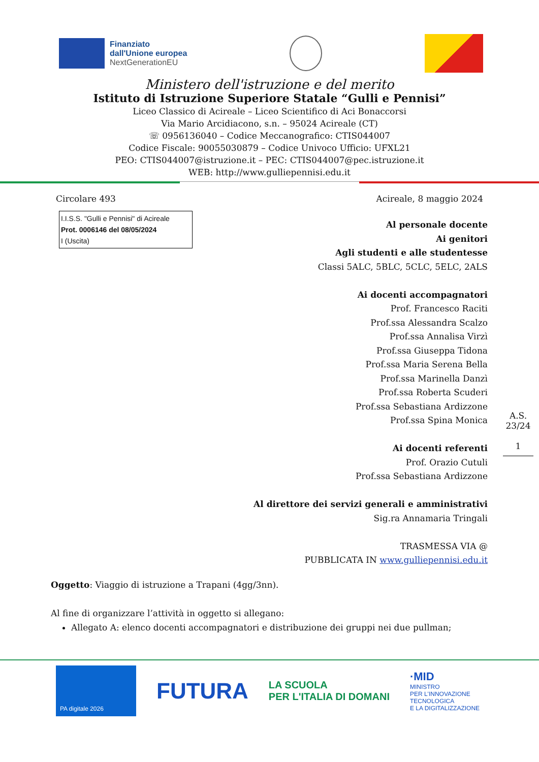Finanziato
dall'Unione europea
NextGenerationEU
Ministero dell'istruzione e del merito
Istituto di Istruzione Superiore Statale “Gulli e Pennisi”
Liceo Classico di Acireale – Liceo Scientifico di Aci Bonaccorsi
Via Mario Arcidiacono, s.n. – 95024 Acireale (CT)
☏ 0956136040 – Codice Meccanografico: CTIS044007
Codice Fiscale: 90055030879 – Codice Univoco Ufficio: UFXL21
PEO: CTIS044007@istruzione.it – PEC: CTIS044007@pec.istruzione.it
WEB: http://www.gulliepennisi.edu.it
Circolare 493 Acireale, 8 maggio 2024
I.I.S.S. "Gulli e Pennisi" di Acireale
Prot. 0006146 del 08/05/2024
I (Uscita)
Al personale docente
Ai genitori
Agli studenti e alle studentesse
Classi 5ALC, 5BLC, 5CLC, 5ELC, 2ALS
Ai docenti accompagnatori
Prof. Francesco Raciti
Prof.ssa Alessandra Scalzo
Prof.ssa Annalisa Virzì
Prof.ssa Giuseppa Tidona
Prof.ssa Maria Serena Bella
Prof.ssa Marinella Danzì
Prof.ssa Roberta Scuderi
Prof.ssa Sebastiana Ardizzone
Prof.ssa Spina Monica
Ai docenti referenti
Prof. Orazio Cutuli
Prof.ssa Sebastiana Ardizzone
Al direttore dei servizi generali e amministrativi
Sig.ra Annamaria Tringali
TRASMESSA VIA @
PUBBLICATA IN www.gulliepennisi.edu.it
A.S.
23/24
1
Oggetto: Viaggio di istruzione a Trapani (4gg/3nn).
Al fine di organizzare l’attività in oggetto si allegano:
Allegato A: elenco docenti accompagnatori e distribuzione dei gruppi nei due pullman;
PA digitale 2026
FUTURA
LA SCUOLA
PER L'ITALIA DI DOMANI
·MID
MINISTRO
PER L'INNOVAZIONE
TECNOLOGICA
E LA DIGITALIZZAZIONE